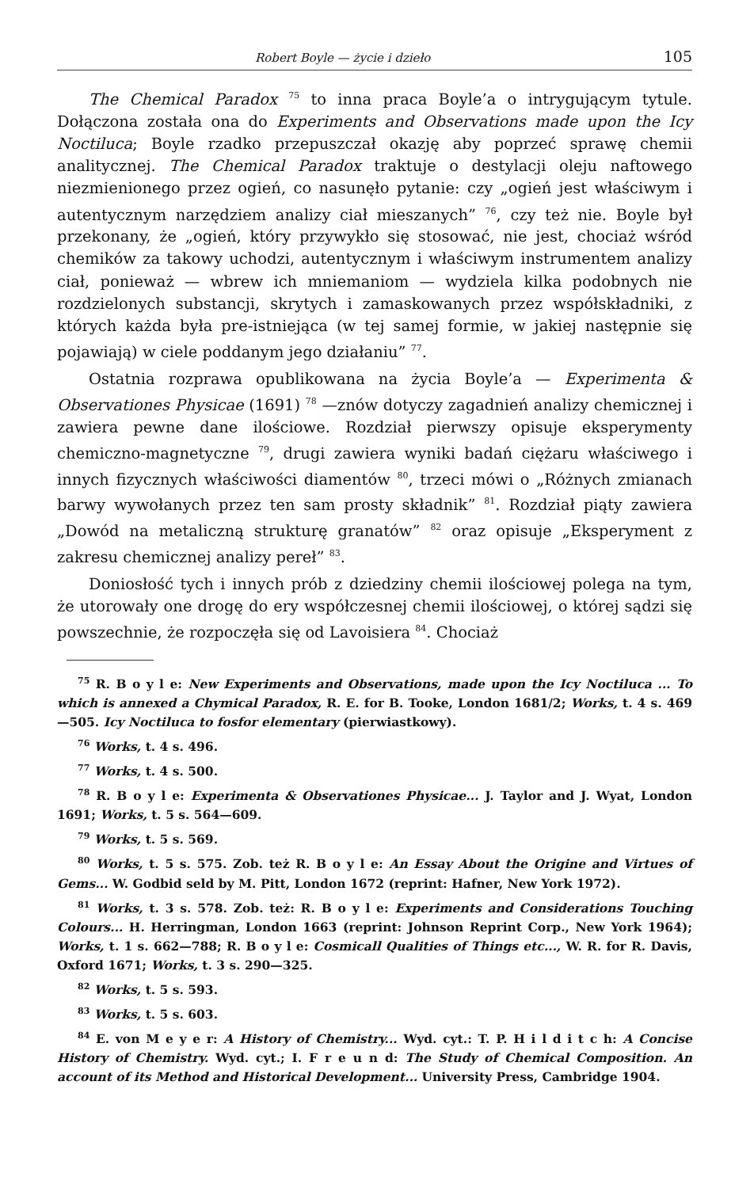Robert Boyle — życie i dzieło 105
The Chemical Paradox <sup>75</sup> to inna praca Boyle’a o intrygującym tytule. Dołączona została ona do Experiments and Observations made upon the Icy Noctiluca; Boyle rzadko przepuszczał okazję aby poprzeć sprawę chemii analitycznej. The Chemical Paradox traktuje o destylacji oleju naftowego niezmienionego przez ogień, co nasunęło pytanie: czy „ogień jest właściwym i autentycznym narzędziem analizy ciał mieszanych” <sup>76</sup>, czy też nie. Boyle był przekonany, że „ogień, który przywykło się stosować, nie jest, chociaż wśród chemików za takowy uchodzi, autentycznym i właściwym instrumentem analizy ciał, ponieważ — wbrew ich mniemaniom — wydziela kilka podobnych nie rozdzielonych substancji, skrytych i zamaskowanych przez współskładniki, z których każda była pre-istniejąca (w tej samej formie, w jakiej następnie się pojawiają) w ciele poddanym jego działaniu” <sup>77</sup>.
Ostatnia rozprawa opublikowana na życia Boyle’a — Experimenta & Observationes Physicae (1691) <sup>78</sup> —znów dotyczy zagadnień analizy chemicznej i zawiera pewne dane ilościowe. Rozdział pierwszy opisuje eksperymenty chemiczno-magnetyczne <sup>79</sup>, drugi zawiera wyniki badań ciężaru właściwego i innych fizycznych właściwości diamentów <sup>80</sup>, trzeci mówi o „Różnych zmianach barwy wywołanych przez ten sam prosty składnik” <sup>81</sup>. Rozdział piąty zawiera „Dowód na metaliczną strukturę granatów” <sup>82</sup> oraz opisuje „Eksperyment z zakresu chemicznej analizy pereł” <sup>83</sup>.
Doniosłość tych i innych prób z dziedziny chemii ilościowej polega na tym, że utorowały one drogę do ery współczesnej chemii ilościowej, o której sądzi się powszechnie, że rozpoczęła się od Lavoisiera <sup>84</sup>. Chociaż
<sup>75</sup> R. B o y l e: New Experiments and Observations, made upon the Icy Noctiluca ... To which is annexed a Chymical Paradox, R. E. for B. Tooke, London 1681/2; Works, t. 4 s. 469—505. Icy Noctiluca to fosfor elementary (pierwiastkowy).
<sup>76</sup> Works, t. 4 s. 496.
<sup>77</sup> Works, t. 4 s. 500.
<sup>78</sup> R. B o y l e: Experimenta & Observationes Physicae... J. Taylor and J. Wyat, London 1691; Works, t. 5 s. 564—609.
<sup>79</sup> Works, t. 5 s. 569.
<sup>80</sup> Works, t. 5 s. 575. Zob. też R. B o y l e: An Essay About the Origine and Virtues of Gems... W. Godbid seld by M. Pitt, London 1672 (reprint: Hafner, New York 1972).
<sup>81</sup> Works, t. 3 s. 578. Zob. też: R. B o y l e: Experiments and Considerations Touching Colours... H. Herringman, London 1663 (reprint: Johnson Reprint Corp., New York 1964); Works, t. 1 s. 662—788; R. B o y l e: Cosmicall Qualities of Things etc..., W. R. for R. Davis, Oxford 1671; Works, t. 3 s. 290—325.
<sup>82</sup> Works, t. 5 s. 593.
<sup>83</sup> Works, t. 5 s. 603.
<sup>84</sup> E. von M e y e r: A History of Chemistry... Wyd. cyt.: T. P. H i l d i t c h: A Concise History of Chemistry. Wyd. cyt.; I. F r e u n d: The Study of Chemical Composition. An account of its Method and Historical Development... University Press, Cambridge 1904.